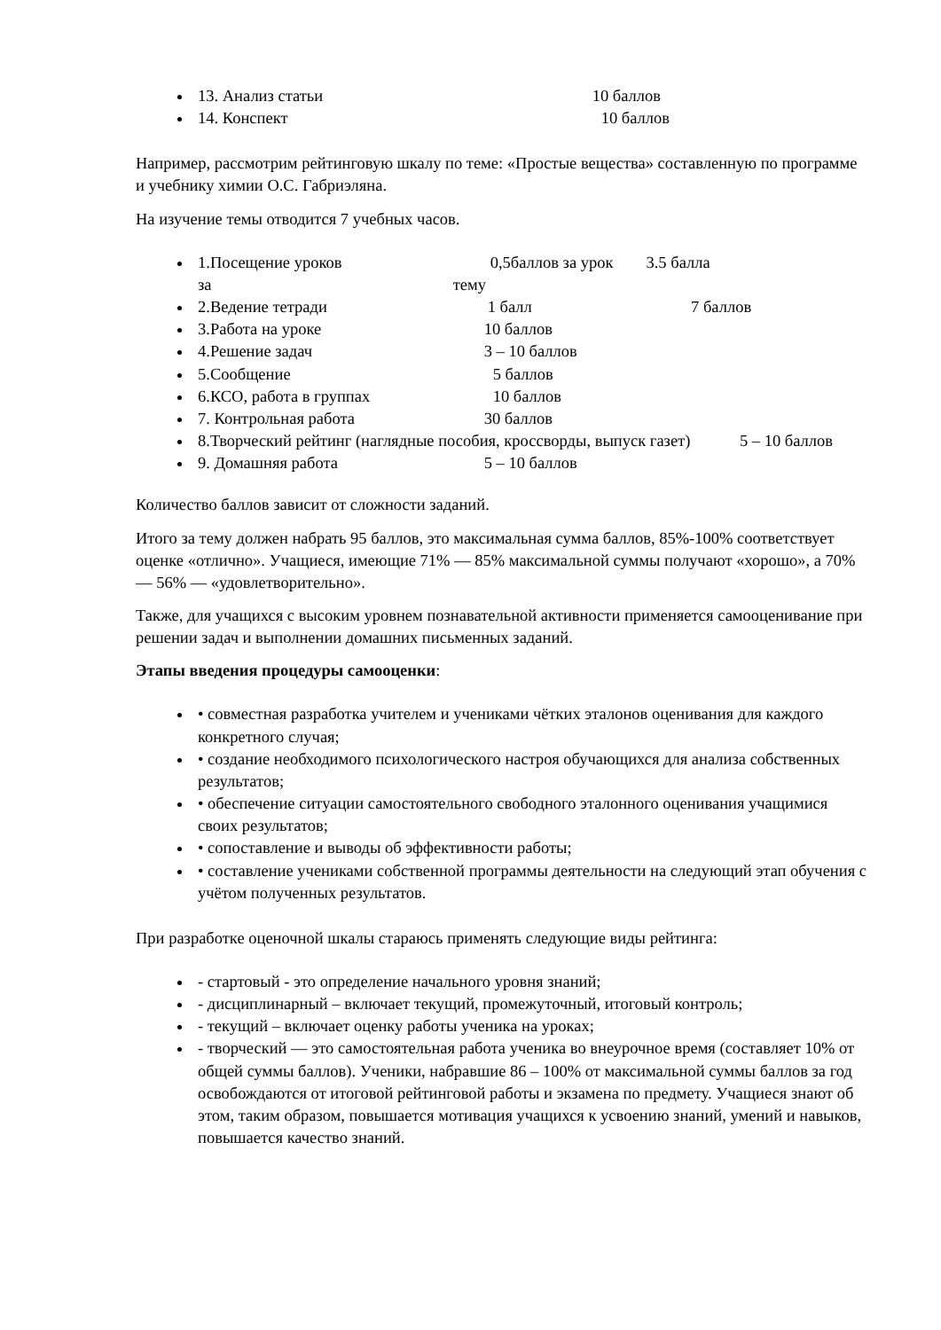13. Анализ статьи 10 баллов
14. Конспект 10 баллов
Например, рассмотрим рейтинговую шкалу по теме: «Простые вещества» составленную по программе и учебнику химии О.С. Габриэляна.
На изучение темы отводится 7 учебных часов.
1.Посещение уроков 0,5баллов за урок 3.5 балла
за тему
2.Ведение тетради 1 балл 7 баллов
3.Работа на уроке 10 баллов
4.Решение задач 3 – 10 баллов
5.Сообщение 5 баллов
6.КСО, работа в группах 10 баллов
7. Контрольная работа 30 баллов
8.Творческий рейтинг (наглядные пособия, кроссворды, выпуск газет) 5 – 10 баллов
9. Домашняя работа 5 – 10 баллов
Количество баллов зависит от сложности заданий.
Итого за тему должен набрать 95 баллов, это максимальная сумма баллов, 85%-100% соответствует оценке «отлично». Учащиеся, имеющие 71% — 85% максимальной суммы получают «хорошо», а 70% — 56% — «удовлетворительно».
Также, для учащихся с высоким уровнем познавательной активности применяется самооценивание при решении задач и выполнении домашних письменных заданий.
Этапы введения процедуры самооценки:
• совместная разработка учителем и учениками чётких эталонов оценивания для каждого конкретного случая;
• создание необходимого психологического настроя обучающихся для анализа собственных результатов;
• обеспечение ситуации самостоятельного свободного эталонного оценивания учащимися своих результатов;
• сопоставление и выводы об эффективности работы;
• составление учениками собственной программы деятельности на следующий этап обучения с учётом полученных результатов.
При разработке оценочной шкалы стараюсь применять следующие виды рейтинга:
- стартовый - это определение начального уровня знаний;
- дисциплинарный – включает текущий, промежуточный, итоговый контроль;
- текущий – включает оценку работы ученика на уроках;
- творческий — это самостоятельная работа ученика во внеурочное время (составляет 10% от общей суммы баллов). Ученики, набравшие 86 – 100% от максимальной суммы баллов за год освобождаются от итоговой рейтинговой работы и экзамена по предмету. Учащиеся знают об этом, таким образом, повышается мотивация учащихся к усвоению знаний, умений и навыков, повышается качество знаний.